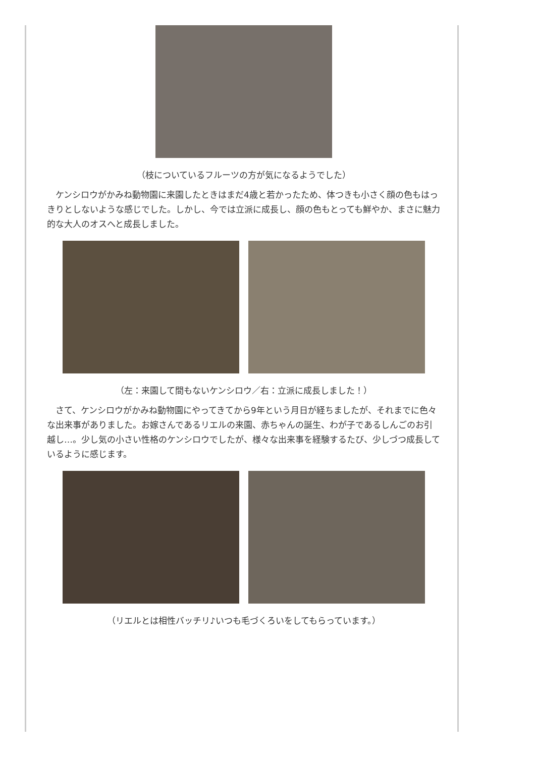（枝についているフルーツの方が気になるようでした）
ケンシロウがかみね動物園に来園したときはまだ4歳と若かったため、体つきも小さく顔の色もはっきりとしないような感じでした。しかし、今では立派に成長し、顔の色もとっても鮮やか、まさに魅力的な大人のオスへと成長しました。
（左：来園して間もないケンシロウ／右：立派に成長しました！）
さて、ケンシロウがかみね動物園にやってきてから9年という月日が経ちましたが、それまでに色々な出来事がありました。お嫁さんであるリエルの来園、赤ちゃんの誕生、わが子であるしんごのお引越し…。少し気の小さい性格のケンシロウでしたが、様々な出来事を経験するたび、少しづつ成長しているように感じます。
（リエルとは相性バッチリ♪いつも毛づくろいをしてもらっています。）